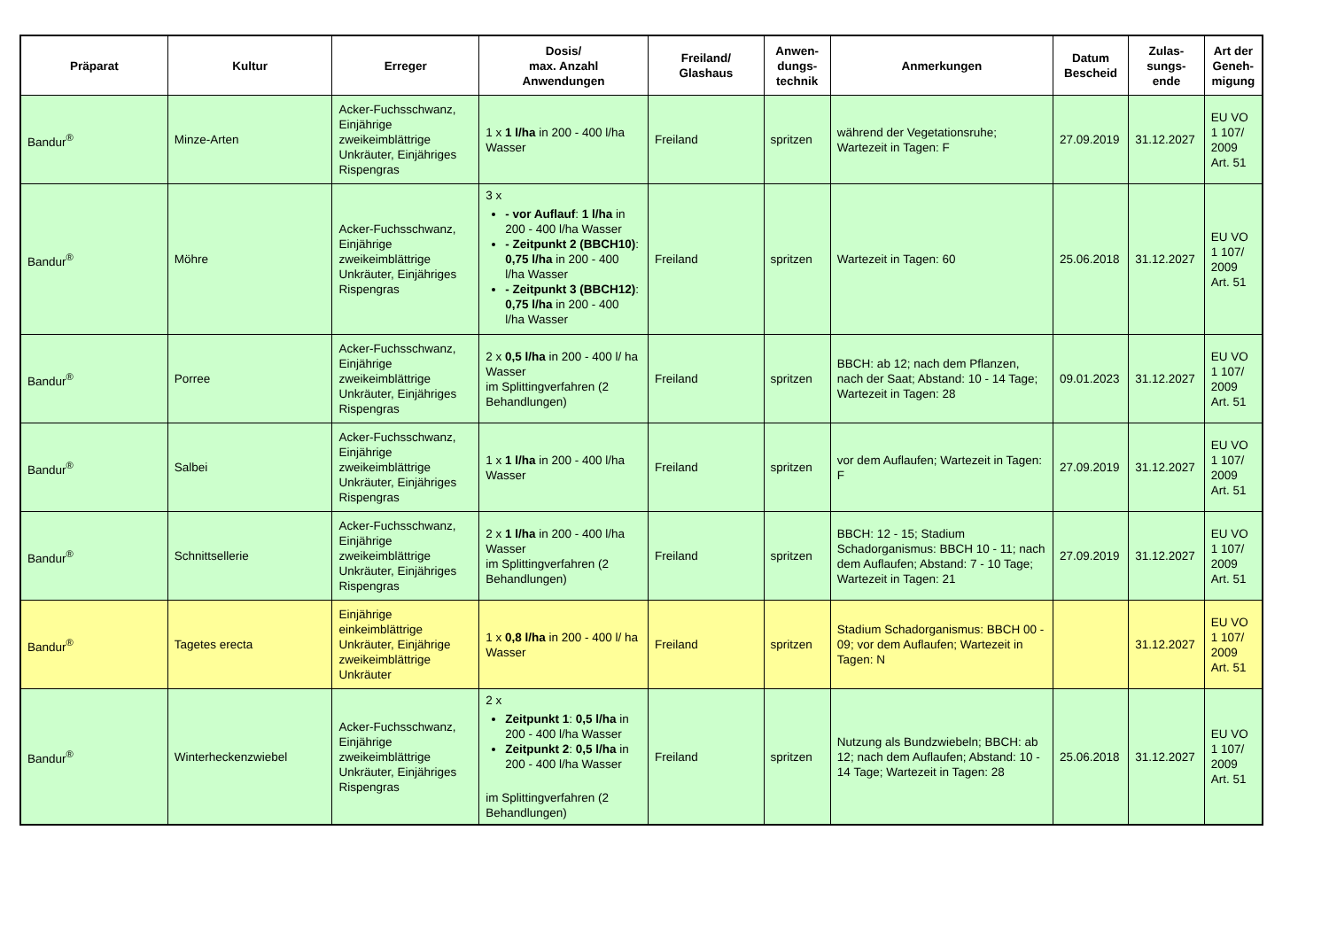| Präparat | Kultur | Erreger | Dosis/ max. Anzahl Anwendungen | Freiland/ Glashaus | Anwen- dungs- technik | Anmerkungen | Datum Bescheid | Zulas- sungs- ende | Art der Geneh- migung |
| --- | --- | --- | --- | --- | --- | --- | --- | --- | --- |
| Bandur<sup>®</sup> | Minze-Arten | Acker-Fuchsschwanz, Einjährige zweikeimblättrige Unkräuter, Einjähriges Rispengras | 1 x 1 l/ha in 200 - 400 l/ha Wasser | Freiland | spritzen | während der Vegetationsruhe; Wartezeit in Tagen: F | 27.09.2019 | 31.12.2027 | EU VO 1 107/ 2009 Art. 51 |
| Bandur<sup>®</sup> | Möhre | Acker-Fuchsschwanz, Einjährige zweikeimblättrige Unkräuter, Einjähriges Rispengras | 3 x - vor Auflauf : 1 l/ha in 200 - 400 l/ha Wasser - Zeitpunkt 2 (BBCH10) : 0,75 l/ha in 200 - 400 l/ha Wasser - Zeitpunkt 3 (BBCH12) : 0,75 l/ha in 200 - 400 l/ha Wasser | Freiland | spritzen | Wartezeit in Tagen: 60 | 25.06.2018 | 31.12.2027 | EU VO 1 107/ 2009 Art. 51 |
| Bandur<sup>®</sup> | Porree | Acker-Fuchsschwanz, Einjährige zweikeimblättrige Unkräuter, Einjähriges Rispengras | 2 x 0,5 l/ha in 200 - 400 l/ ha Wasser im Splittingverfahren (2 Behandlungen) | Freiland | spritzen | BBCH: ab 12; nach dem Pflanzen, nach der Saat; Abstand: 10 - 14 Tage; Wartezeit in Tagen: 28 | 09.01.2023 | 31.12.2027 | EU VO 1 107/ 2009 Art. 51 |
| Bandur<sup>®</sup> | Salbei | Acker-Fuchsschwanz, Einjährige zweikeimblättrige Unkräuter, Einjähriges Rispengras | 1 x 1 l/ha in 200 - 400 l/ha Wasser | Freiland | spritzen | vor dem Auflaufen; Wartezeit in Tagen: F | 27.09.2019 | 31.12.2027 | EU VO 1 107/ 2009 Art. 51 |
| Bandur<sup>®</sup> | Schnittsellerie | Acker-Fuchsschwanz, Einjährige zweikeimblättrige Unkräuter, Einjähriges Rispengras | 2 x 1 l/ha in 200 - 400 l/ha Wasser im Splittingverfahren (2 Behandlungen) | Freiland | spritzen | BBCH: 12 - 15; Stadium Schadorganismus: BBCH 10 - 11; nach dem Auflaufen; Abstand: 7 - 10 Tage; Wartezeit in Tagen: 21 | 27.09.2019 | 31.12.2027 | EU VO 1 107/ 2009 Art. 51 |
| Bandur<sup>®</sup> | Tagetes erecta | Einjährige einkeimblättrige Unkräuter, Einjährige zweikeimblättrige Unkräuter | 1 x 0,8 l/ha in 200 - 400 l/ ha Wasser | Freiland | spritzen | Stadium Schadorganismus: BBCH 00 - 09; vor dem Auflaufen; Wartezeit in Tagen: N | | 31.12.2027 | EU VO 1 107/ 2009 Art. 51 |
| Bandur<sup>®</sup> | Winterheckenzwiebel | Acker-Fuchsschwanz, Einjährige zweikeimblättrige Unkräuter, Einjähriges Rispengras | 2 x Zeitpunkt 1 : 0,5 l/ha in 200 - 400 l/ha Wasser Zeitpunkt 2 : 0,5 l/ha in 200 - 400 l/ha Wasser im Splittingverfahren (2 Behandlungen) | Freiland | spritzen | Nutzung als Bundzwiebeln; BBCH: ab 12; nach dem Auflaufen; Abstand: 10 - 14 Tage; Wartezeit in Tagen: 28 | 25.06.2018 | 31.12.2027 | EU VO 1 107/ 2009 Art. 51 |